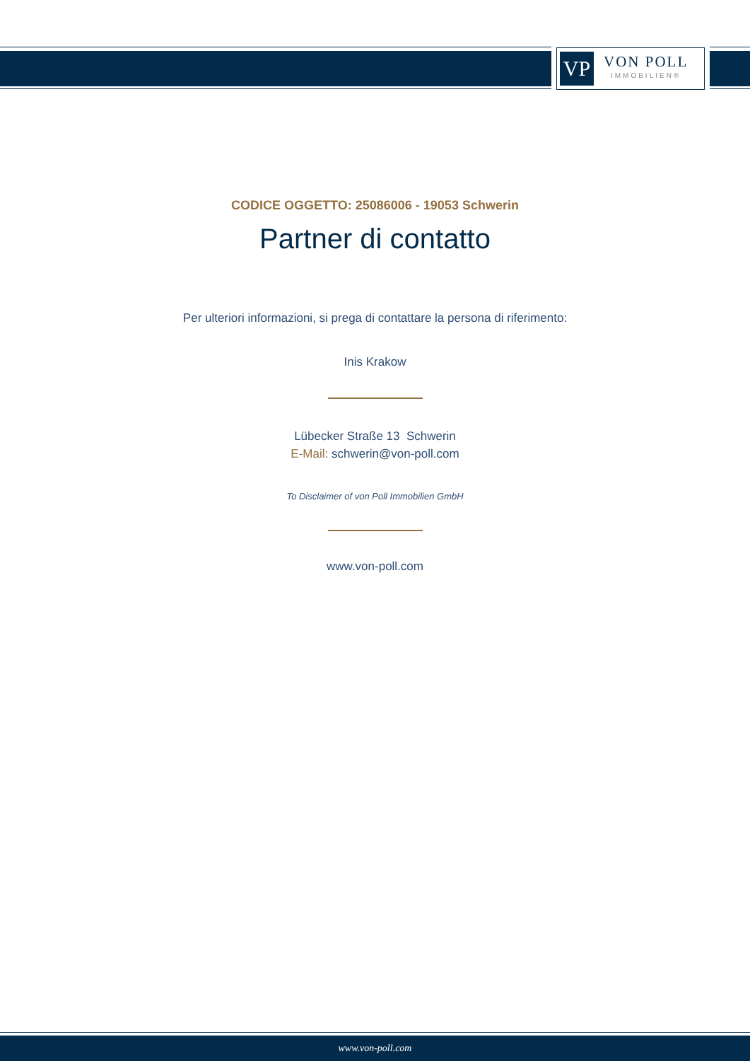VP
VON POLL
IMMOBILIEN®
CODICE OGGETTO: 25086006 - 19053 Schwerin
Partner di contatto
Per ulteriori informazioni, si prega di contattare la persona di riferimento:
Inis Krakow
Lübecker Straße 13 Schwerin
E-Mail: schwerin@von-poll.com
To Disclaimer of von Poll Immobilien GmbH
www.von-poll.com
www.von-poll.com